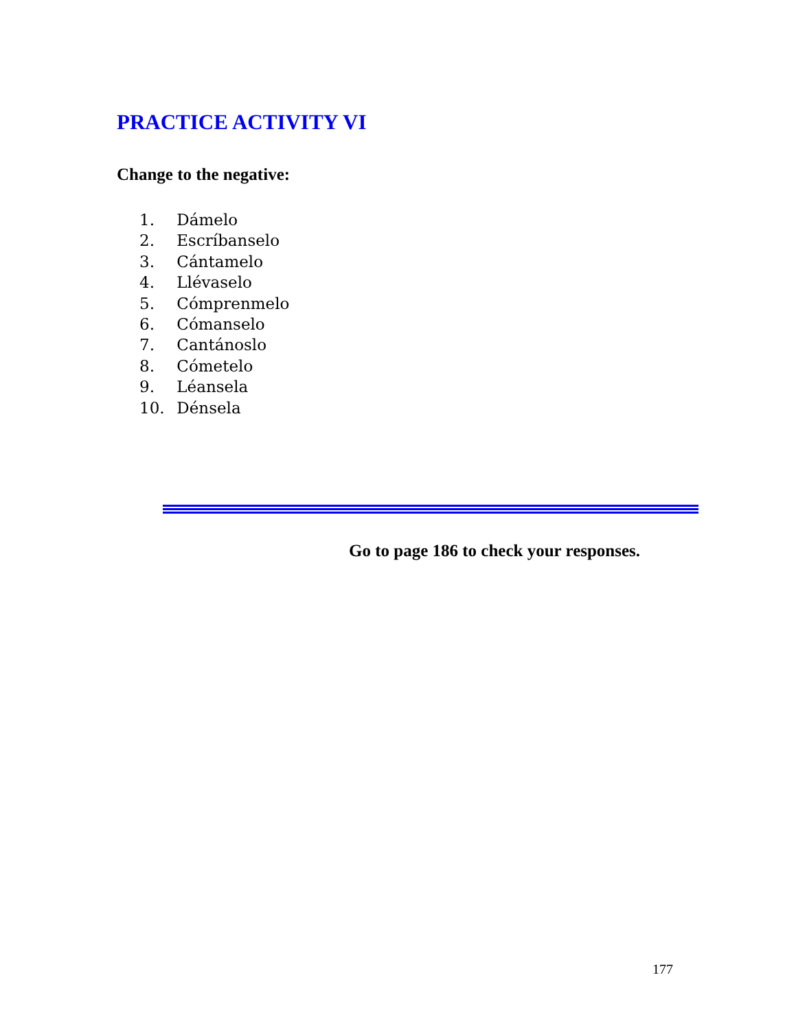PRACTICE ACTIVITY VI
Change to the negative:
1. Dámelo
2. Escríbanselo
3. Cántamelo
4. Llévaselo
5. Cómprenmelo
6. Cómanselo
7. Cantánoslo
8. Cómetelo
9. Léansela
10. Dénsela
Go to page 186 to check your responses.
177